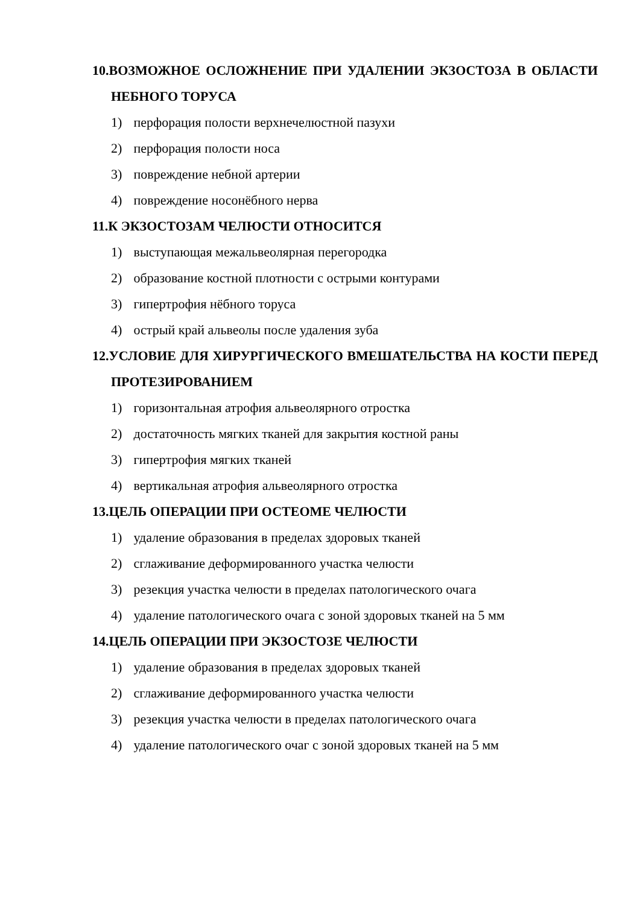10.ВОЗМОЖНОЕ ОСЛОЖНЕНИЕ ПРИ УДАЛЕНИИ ЭКЗОСТОЗА В ОБЛАСТИ НЕБНОГО ТОРУСА
1) перфорация полости верхнечелюстной пазухи
2) перфорация полости носа
3) повреждение небной артерии
4) повреждение носонёбного нерва
11.К ЭКЗОСТОЗАМ ЧЕЛЮСТИ ОТНОСИТСЯ
1) выступающая межальвеолярная перегородка
2) образование костной плотности с острыми контурами
3) гипертрофия нёбного торуса
4) острый край альвеолы после удаления зуба
12.УСЛОВИЕ ДЛЯ ХИРУРГИЧЕСКОГО ВМЕШАТЕЛЬСТВА НА КОСТИ ПЕРЕД ПРОТЕЗИРОВАНИЕМ
1) горизонтальная атрофия альвеолярного отростка
2) достаточность мягких тканей для закрытия костной раны
3) гипертрофия мягких тканей
4) вертикальная атрофия альвеолярного отростка
13.ЦЕЛЬ ОПЕРАЦИИ ПРИ ОСТЕОМЕ ЧЕЛЮСТИ
1) удаление образования в пределах здоровых тканей
2) сглаживание деформированного участка челюсти
3) резекция участка челюсти в пределах патологического очага
4) удаление патологического очага с зоной здоровых тканей на 5 мм
14.ЦЕЛЬ ОПЕРАЦИИ ПРИ ЭКЗОСТОЗЕ ЧЕЛЮСТИ
1) удаление образования в пределах здоровых тканей
2) сглаживание деформированного участка челюсти
3) резекция участка челюсти в пределах патологического очага
4) удаление патологического очаг с зоной здоровых тканей на 5 мм